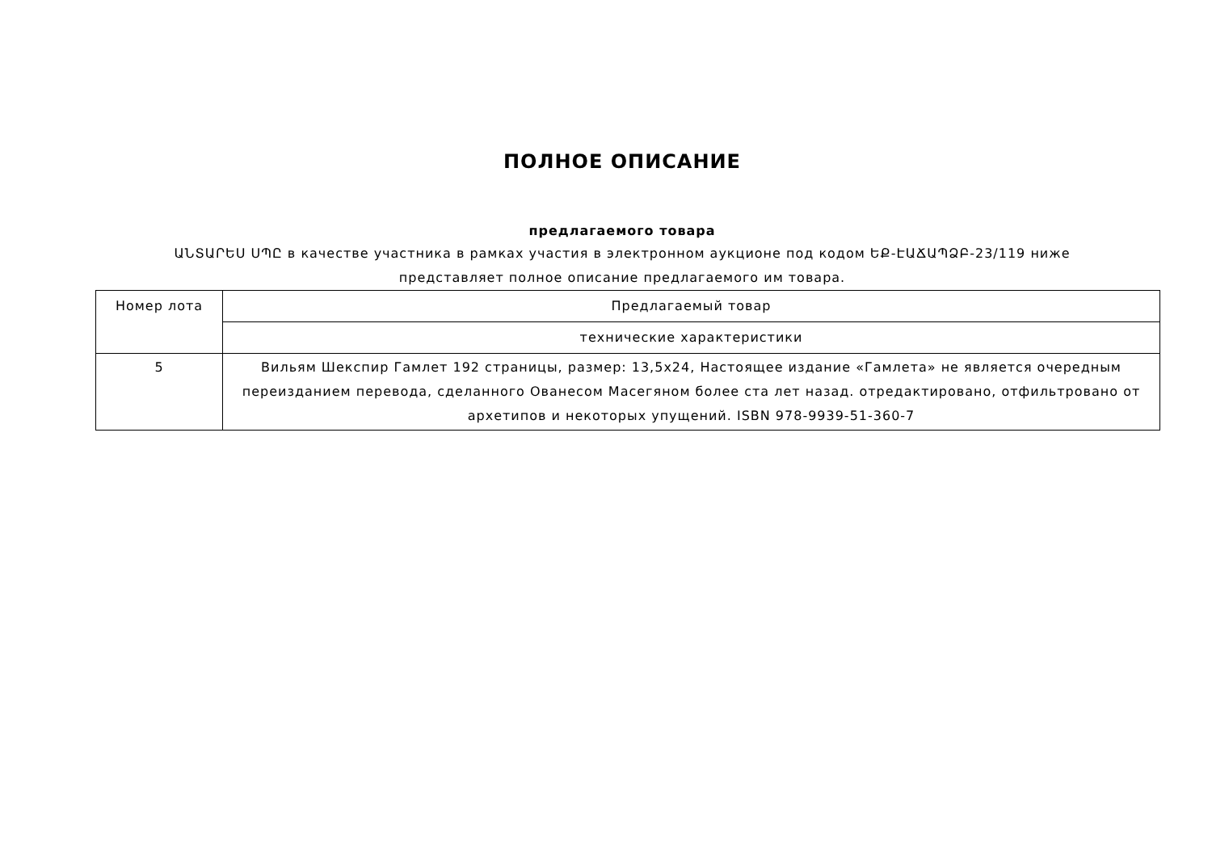ПОЛНОЕ ОПИСАНИЕ
предлагаемого товара
ԱՆՏԱՐԵՍ ՍՊԸ в качестве участника в рамках участия в электронном аукционе под кодом ԵՔ-ԷԱՃԱՊՁԲ-23/119 ниже
представляет полное описание предлагаемого им товара.
| Номер лота | Предлагаемый товар |
| --- | --- |
| | технические характеристики |
| 5 | Вильям Шекспир Гамлет 192 страницы, размер: 13,5x24, Настоящее издание «Гамлета» не является очередным переизданием перевода, сделанного Ованесом Масегяном более ста лет назад. отредактировано, отфильтровано от архетипов и некоторых упущений. ISBN 978-9939-51-360-7 |